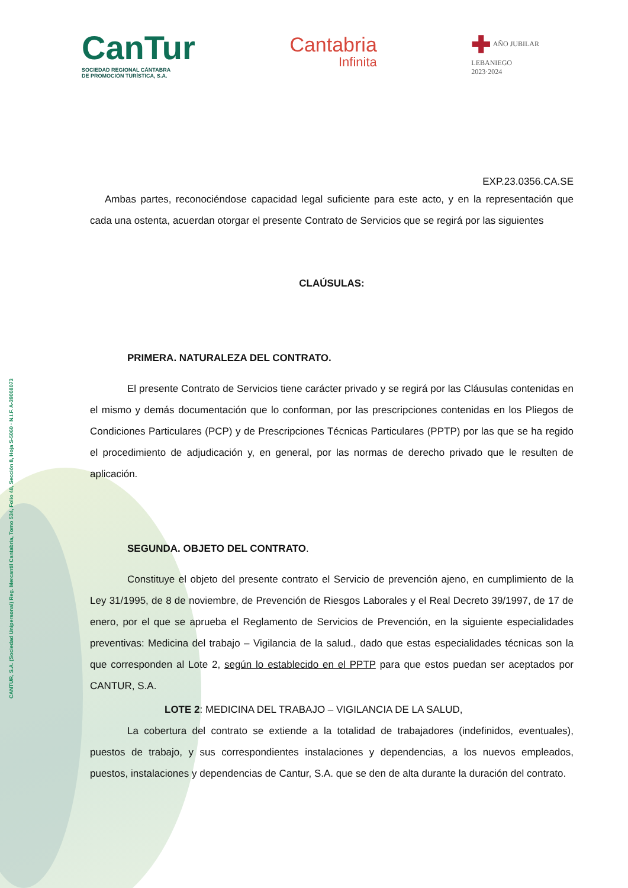CANTUR, S.A. (Sociedad Unipersonal) Reg. Mercantil Cantabria, Tomo 534, Folio 48, Sección 8, Hoja S-5060 · N.I.F. A-39008073
CanTur
SOCIEDAD REGIONAL CÁNTABRA
DE PROMOCIÓN TURÍSTICA, S.A.
Cantabria
Infinita
✚ AÑO JUBILAR
LEBANIEGO
2023·2024
EXP.23.0356.CA.SE
Ambas partes, reconociéndose capacidad legal suficiente para este acto, y en la representación que cada una ostenta, acuerdan otorgar el presente Contrato de Servicios que se regirá por las siguientes
CLAÚSULAS:
PRIMERA. NATURALEZA DEL CONTRATO.
El presente Contrato de Servicios tiene carácter privado y se regirá por las Cláusulas contenidas en el mismo y demás documentación que lo conforman, por las prescripciones contenidas en los Pliegos de Condiciones Particulares (PCP) y de Prescripciones Técnicas Particulares (PPTP) por las que se ha regido el procedimiento de adjudicación y, en general, por las normas de derecho privado que le resulten de aplicación.
SEGUNDA. OBJETO DEL CONTRATO.
Constituye el objeto del presente contrato el Servicio de prevención ajeno, en cumplimiento de la Ley 31/1995, de 8 de noviembre, de Prevención de Riesgos Laborales y el Real Decreto 39/1997, de 17 de enero, por el que se aprueba el Reglamento de Servicios de Prevención, en la siguiente especialidades preventivas: Medicina del trabajo – Vigilancia de la salud., dado que estas especialidades técnicas son la que corresponden al Lote 2, según lo establecido en el PPTP para que estos puedan ser aceptados por CANTUR, S.A.
LOTE 2: MEDICINA DEL TRABAJO – VIGILANCIA DE LA SALUD,
La cobertura del contrato se extiende a la totalidad de trabajadores (indefinidos, eventuales), puestos de trabajo, y sus correspondientes instalaciones y dependencias, a los nuevos empleados, puestos, instalaciones y dependencias de Cantur, S.A. que se den de alta durante la duración del contrato.